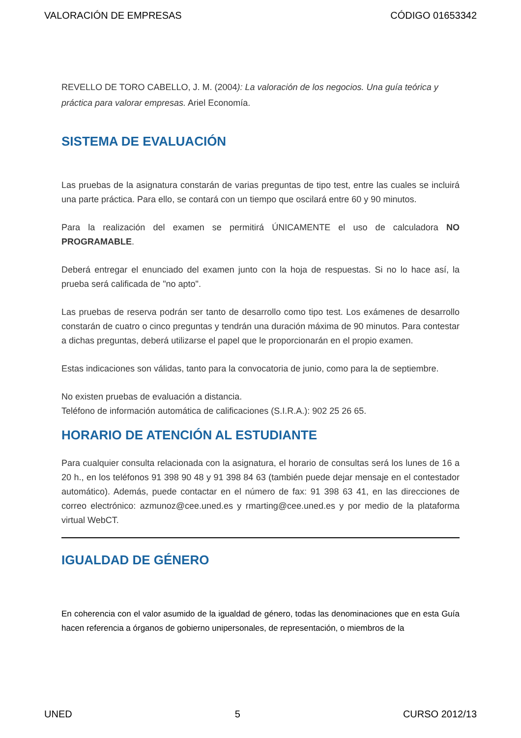VALORACIÓN DE EMPRESAS CÓDIGO 01653342
REVELLO DE TORO CABELLO, J. M. (2004): La valoración de los negocios. Una guía teórica y práctica para valorar empresas. Ariel Economía.
SISTEMA DE EVALUACIÓN
Las pruebas de la asignatura constarán de varias preguntas de tipo test, entre las cuales se incluirá una parte práctica. Para ello, se contará con un tiempo que oscilará entre 60 y 90 minutos.
Para la realización del examen se permitirá ÚNICAMENTE el uso de calculadora NO PROGRAMABLE.
Deberá entregar el enunciado del examen junto con la hoja de respuestas. Si no lo hace así, la prueba será calificada de "no apto".
Las pruebas de reserva podrán ser tanto de desarrollo como tipo test. Los exámenes de desarrollo constarán de cuatro o cinco preguntas y tendrán una duración máxima de 90 minutos. Para contestar a dichas preguntas, deberá utilizarse el papel que le proporcionarán en el propio examen.
Estas indicaciones son válidas, tanto para la convocatoria de junio, como para la de septiembre.
No existen pruebas de evaluación a distancia.
Teléfono de información automática de calificaciones (S.I.R.A.): 902 25 26 65.
HORARIO DE ATENCIÓN AL ESTUDIANTE
Para cualquier consulta relacionada con la asignatura, el horario de consultas será los lunes de 16 a 20 h., en los teléfonos 91 398 90 48 y 91 398 84 63 (también puede dejar mensaje en el contestador automático). Además, puede contactar en el número de fax: 91 398 63 41, en las direcciones de correo electrónico: azmunoz@cee.uned.es y rmarting@cee.uned.es y por medio de la plataforma virtual WebCT.
IGUALDAD DE GÉNERO
En coherencia con el valor asumido de la igualdad de género, todas las denominaciones que en esta Guía hacen referencia a órganos de gobierno unipersonales, de representación, o miembros de la
UNED 5 CURSO 2012/13